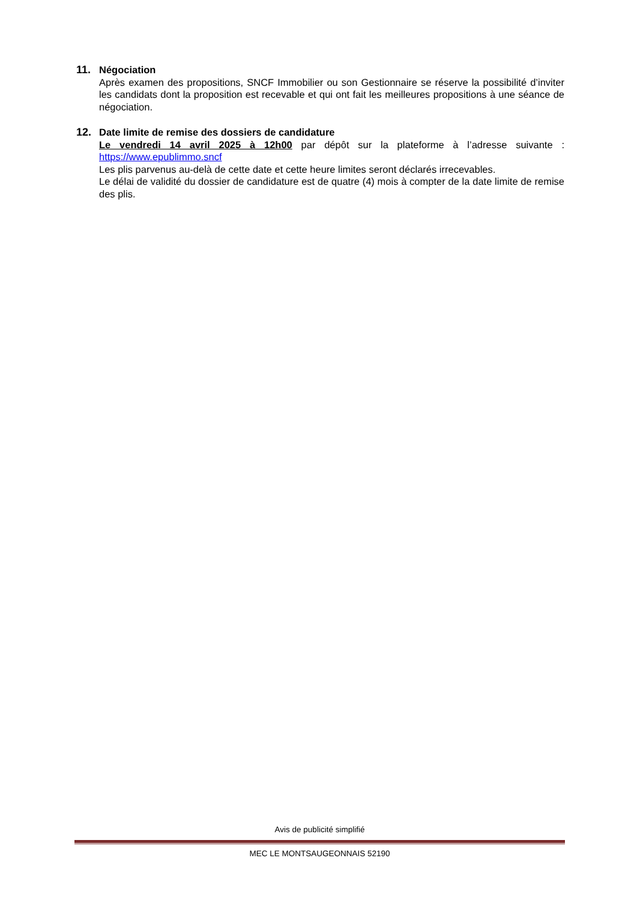11.
Négociation
Après examen des propositions, SNCF Immobilier ou son Gestionnaire se réserve la possibilité d’inviter les candidats dont la proposition est recevable et qui ont fait les meilleures propositions à une séance de négociation.
12.
Date limite de remise des dossiers de candidature
Le vendredi 14 avril 2025 à 12h00 par dépôt sur la plateforme à l’adresse suivante : https://www.epublimmo.sncf
Les plis parvenus au-delà de cette date et cette heure limites seront déclarés irrecevables.
Le délai de validité du dossier de candidature est de quatre (4) mois à compter de la date limite de remise des plis.
Avis de publicité simplifié
MEC LE MONTSAUGEONNAIS 52190